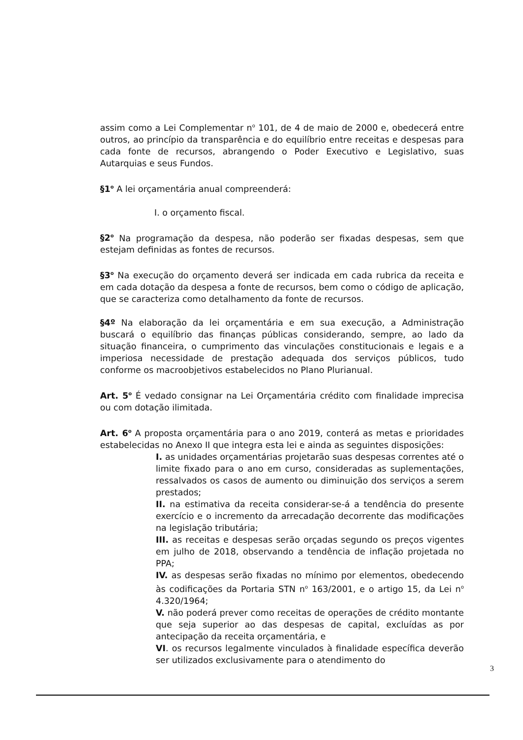assim como a Lei Complementar n<sup>o</sup> 101, de 4 de maio de 2000 e, obedecerá entre outros, ao princípio da transparência e do equilíbrio entre receitas e despesas para cada fonte de recursos, abrangendo o Poder Executivo e Legislativo, suas Autarquias e seus Fundos.
§1<sup>o</sup> A lei orçamentária anual compreenderá:
I. o orçamento fiscal.
§2<sup>o</sup> Na programação da despesa, não poderão ser fixadas despesas, sem que estejam definidas as fontes de recursos.
§3<sup>o</sup> Na execução do orçamento deverá ser indicada em cada rubrica da receita e em cada dotação da despesa a fonte de recursos, bem como o código de aplicação, que se caracteriza como detalhamento da fonte de recursos.
§4º Na elaboração da lei orçamentária e em sua execução, a Administração buscará o equilíbrio das finanças públicas considerando, sempre, ao lado da situação financeira, o cumprimento das vinculações constitucionais e legais e a imperiosa necessidade de prestação adequada dos serviços públicos, tudo conforme os macroobjetivos estabelecidos no Plano Plurianual.
Art. 5<sup>o</sup> É vedado consignar na Lei Orçamentária crédito com finalidade imprecisa ou com dotação ilimitada.
Art. 6<sup>o</sup> A proposta orçamentária para o ano 2019, conterá as metas e prioridades estabelecidas no Anexo II que integra esta lei e ainda as seguintes disposições:
I. as unidades orçamentárias projetarão suas despesas correntes até o limite fixado para o ano em curso, consideradas as suplementações, ressalvados os casos de aumento ou diminuição dos serviços a serem prestados;
II. na estimativa da receita considerar-se-á a tendência do presente exercício e o incremento da arrecadação decorrente das modificações na legislação tributária;
III. as receitas e despesas serão orçadas segundo os preços vigentes em julho de 2018, observando a tendência de inflação projetada no PPA;
IV. as despesas serão fixadas no mínimo por elementos, obedecendo às codificações da Portaria STN n<sup>o</sup> 163/2001, e o artigo 15, da Lei n<sup>o</sup> 4.320/1964;
V. não poderá prever como receitas de operações de crédito montante que seja superior ao das despesas de capital, excluídas as por antecipação da receita orçamentária, e
VI. os recursos legalmente vinculados à finalidade específica deverão ser utilizados exclusivamente para o atendimento do
3